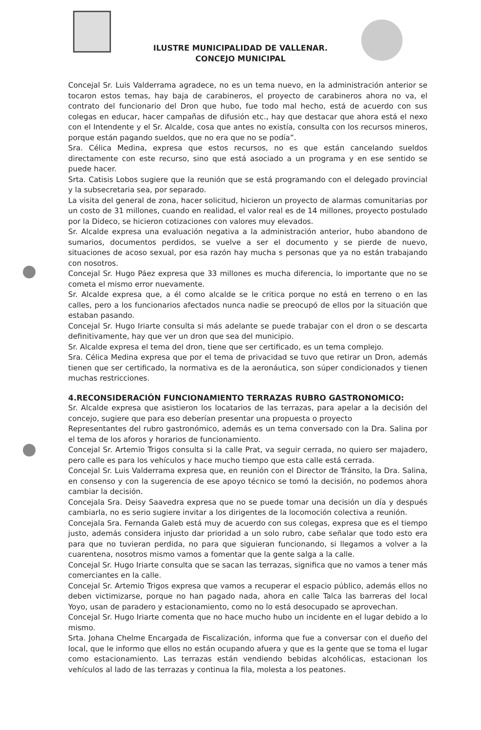ILUSTRE MUNICIPALIDAD DE VALLENAR.
CONCEJO MUNICIPAL
Concejal Sr. Luis Valderrama agradece, no es un tema nuevo, en la administración anterior se tocaron estos temas, hay baja de carabineros, el proyecto de carabineros ahora no va, el contrato del funcionario del Dron que hubo, fue todo mal hecho, está de acuerdo con sus colegas en educar, hacer campañas de difusión etc., hay que destacar que ahora está el nexo con el Intendente y el Sr. Alcalde, cosa que antes no existía, consulta con los recursos mineros, porque están pagando sueldos, que no era que no se podía”.
Sra. Célica Medina, expresa que estos recursos, no es que están cancelando sueldos directamente con este recurso, sino que está asociado a un programa y en ese sentido se puede hacer.
Srta. Catisis Lobos sugiere que la reunión que se está programando con el delegado provincial y la subsecretaria sea, por separado.
La visita del general de zona, hacer solicitud, hicieron un proyecto de alarmas comunitarias por un costo de 31 millones, cuando en realidad, el valor real es de 14 millones, proyecto postulado por la Dideco, se hicieron cotizaciones con valores muy elevados.
Sr. Alcalde expresa una evaluación negativa a la administración anterior, hubo abandono de sumarios, documentos perdidos, se vuelve a ser el documento y se pierde de nuevo, situaciones de acoso sexual, por esa razón hay mucha s personas que ya no están trabajando con nosotros.
Concejal Sr. Hugo Páez expresa que 33 millones es mucha diferencia, lo importante que no se cometa el mismo error nuevamente.
Sr. Alcalde expresa que, a él como alcalde se le critica porque no está en terreno o en las calles, pero a los funcionarios afectados nunca nadie se preocupó de ellos por la situación que estaban pasando.
Concejal Sr. Hugo Iriarte consulta si más adelante se puede trabajar con el dron o se descarta definitivamente, hay que ver un dron que sea del municipio.
Sr. Alcalde expresa el tema del dron, tiene que ser certificado, es un tema complejo.
Sra. Célica Medina expresa que por el tema de privacidad se tuvo que retirar un Dron, además tienen que ser certificado, la normativa es de la aeronáutica, son súper condicionados y tienen muchas restricciones.
4.RECONSIDERACIÓN FUNCIONAMIENTO TERRAZAS RUBRO GASTRONOMICO:
Sr. Alcalde expresa que asistieron los locatarios de las terrazas, para apelar a la decisión del concejo, sugiere que para eso deberían presentar una propuesta o proyecto
Representantes del rubro gastronómico, además es un tema conversado con la Dra. Salina por el tema de los aforos y horarios de funcionamiento.
Concejal Sr. Artemio Trigos consulta si la calle Prat, va seguir cerrada, no quiero ser majadero, pero calle es para los vehículos y hace mucho tiempo que esta calle está cerrada.
Concejal Sr. Luis Valderrama expresa que, en reunión con el Director de Tránsito, la Dra. Salina, en consenso y con la sugerencia de ese apoyo técnico se tomó la decisión, no podemos ahora cambiar la decisión.
Concejala Sra. Deisy Saavedra expresa que no se puede tomar una decisión un día y después cambiarla, no es serio sugiere invitar a los dirigentes de la locomoción colectiva a reunión.
Concejala Sra. Fernanda Galeb está muy de acuerdo con sus colegas, expresa que es el tiempo justo, además considera injusto dar prioridad a un solo rubro, cabe señalar que todo esto era para que no tuvieran perdida, no para que siguieran funcionando, si llegamos a volver a la cuarentena, nosotros mismo vamos a fomentar que la gente salga a la calle.
Concejal Sr. Hugo Iriarte consulta que se sacan las terrazas, significa que no vamos a tener más comerciantes en la calle.
Concejal Sr. Artemio Trigos expresa que vamos a recuperar el espacio público, además ellos no deben victimizarse, porque no han pagado nada, ahora en calle Talca las barreras del local Yoyo, usan de paradero y estacionamiento, como no lo está desocupado se aprovechan.
Concejal Sr. Hugo Iriarte comenta que no hace mucho hubo un incidente en el lugar debido a lo mismo.
Srta. Johana Chelme Encargada de Fiscalización, informa que fue a conversar con el dueño del local, que le informo que ellos no están ocupando afuera y que es la gente que se toma el lugar como estacionamiento. Las terrazas están vendiendo bebidas alcohólicas, estacionan los vehículos al lado de las terrazas y continua la fila, molesta a los peatones.